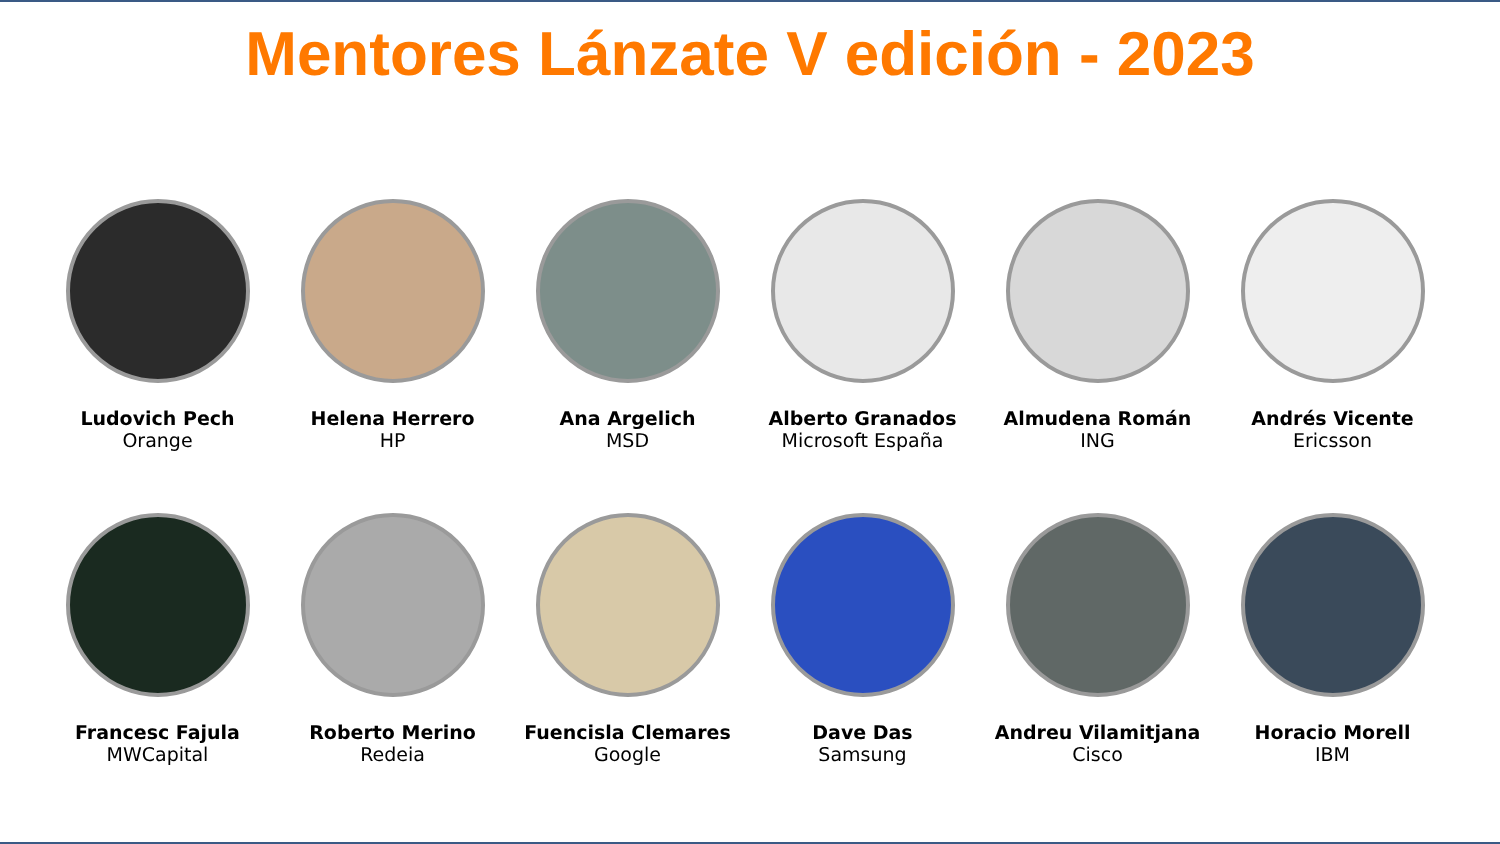Mentores Lánzate V edición - 2023
Ludovich Pech
Orange
Helena Herrero
HP
Ana Argelich
MSD
Alberto Granados
Microsoft España
Almudena Román
ING
Andrés Vicente
Ericsson
Francesc Fajula
MWCapital
Roberto Merino
Redeia
Fuencisla Clemares
Google
Dave Das
Samsung
Andreu Vilamitjana
Cisco
Horacio Morell
IBM